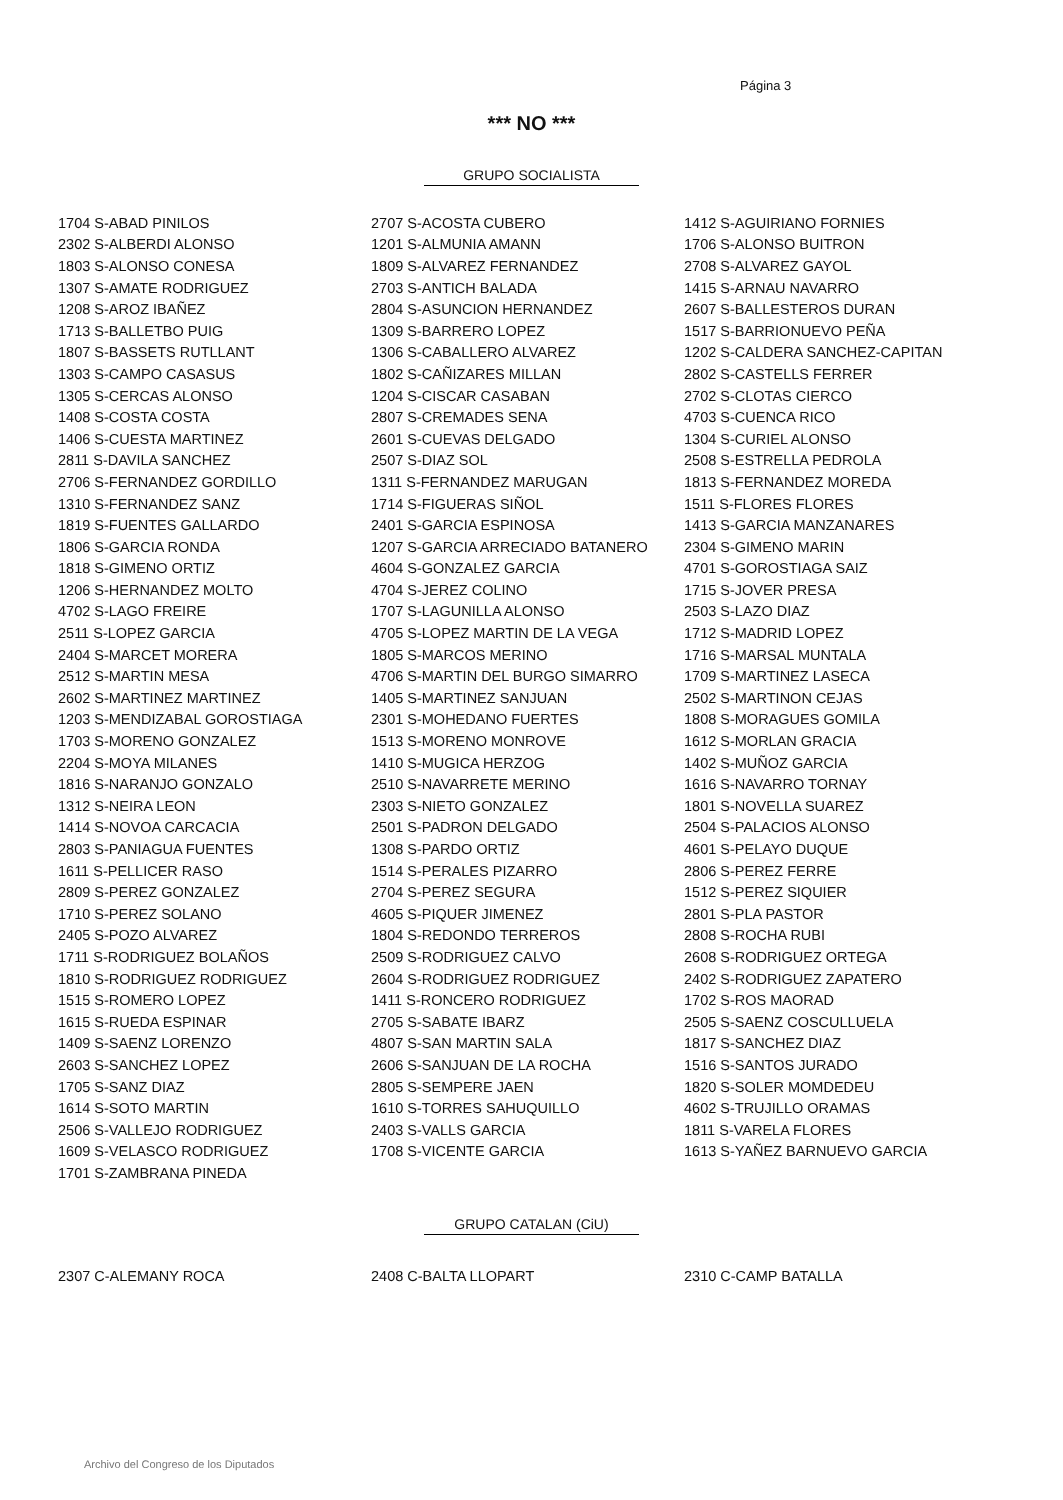Página 3
*** NO ***
GRUPO SOCIALISTA
| 1704 S-ABAD PINILOS | 2707 S-ACOSTA CUBERO | 1412 S-AGUIRIANO FORNIES |
| 2302 S-ALBERDI ALONSO | 1201 S-ALMUNIA AMANN | 1706 S-ALONSO BUITRON |
| 1803 S-ALONSO CONESA | 1809 S-ALVAREZ FERNANDEZ | 2708 S-ALVAREZ GAYOL |
| 1307 S-AMATE RODRIGUEZ | 2703 S-ANTICH BALADA | 1415 S-ARNAU NAVARRO |
| 1208 S-AROZ IBAÑEZ | 2804 S-ASUNCION HERNANDEZ | 2607 S-BALLESTEROS DURAN |
| 1713 S-BALLETBO PUIG | 1309 S-BARRERO LOPEZ | 1517 S-BARRIONUEVO PEÑA |
| 1807 S-BASSETS RUTLLANT | 1306 S-CABALLERO ALVAREZ | 1202 S-CALDERA SANCHEZ-CAPITAN |
| 1303 S-CAMPO CASASUS | 1802 S-CAÑIZARES MILLAN | 2802 S-CASTELLS FERRER |
| 1305 S-CERCAS ALONSO | 1204 S-CISCAR CASABAN | 2702 S-CLOTAS CIERCO |
| 1408 S-COSTA COSTA | 2807 S-CREMADES SENA | 4703 S-CUENCA RICO |
| 1406 S-CUESTA MARTINEZ | 2601 S-CUEVAS DELGADO | 1304 S-CURIEL ALONSO |
| 2811 S-DAVILA SANCHEZ | 2507 S-DIAZ SOL | 2508 S-ESTRELLA PEDROLA |
| 2706 S-FERNANDEZ GORDILLO | 1311 S-FERNANDEZ MARUGAN | 1813 S-FERNANDEZ MOREDA |
| 1310 S-FERNANDEZ SANZ | 1714 S-FIGUERAS SIÑOL | 1511 S-FLORES FLORES |
| 1819 S-FUENTES GALLARDO | 2401 S-GARCIA ESPINOSA | 1413 S-GARCIA MANZANARES |
| 1806 S-GARCIA RONDA | 1207 S-GARCIA ARRECIADO BATANERO | 2304 S-GIMENO MARIN |
| 1818 S-GIMENO ORTIZ | 4604 S-GONZALEZ GARCIA | 4701 S-GOROSTIAGA SAIZ |
| 1206 S-HERNANDEZ MOLTO | 4704 S-JEREZ COLINO | 1715 S-JOVER PRESA |
| 4702 S-LAGO FREIRE | 1707 S-LAGUNILLA ALONSO | 2503 S-LAZO DIAZ |
| 2511 S-LOPEZ GARCIA | 4705 S-LOPEZ MARTIN DE LA VEGA | 1712 S-MADRID LOPEZ |
| 2404 S-MARCET MORERA | 1805 S-MARCOS MERINO | 1716 S-MARSAL MUNTALA |
| 2512 S-MARTIN MESA | 4706 S-MARTIN DEL BURGO SIMARRO | 1709 S-MARTINEZ LASECA |
| 2602 S-MARTINEZ MARTINEZ | 1405 S-MARTINEZ SANJUAN | 2502 S-MARTINON CEJAS |
| 1203 S-MENDIZABAL GOROSTIAGA | 2301 S-MOHEDANO FUERTES | 1808 S-MORAGUES GOMILA |
| 1703 S-MORENO GONZALEZ | 1513 S-MORENO MONROVE | 1612 S-MORLAN GRACIA |
| 2204 S-MOYA MILANES | 1410 S-MUGICA HERZOG | 1402 S-MUÑOZ GARCIA |
| 1816 S-NARANJO GONZALO | 2510 S-NAVARRETE MERINO | 1616 S-NAVARRO TORNAY |
| 1312 S-NEIRA LEON | 2303 S-NIETO GONZALEZ | 1801 S-NOVELLA SUAREZ |
| 1414 S-NOVOA CARCACIA | 2501 S-PADRON DELGADO | 2504 S-PALACIOS ALONSO |
| 2803 S-PANIAGUA FUENTES | 1308 S-PARDO ORTIZ | 4601 S-PELAYO DUQUE |
| 1611 S-PELLICER RASO | 1514 S-PERALES PIZARRO | 2806 S-PEREZ FERRE |
| 2809 S-PEREZ GONZALEZ | 2704 S-PEREZ SEGURA | 1512 S-PEREZ SIQUIER |
| 1710 S-PEREZ SOLANO | 4605 S-PIQUER JIMENEZ | 2801 S-PLA PASTOR |
| 2405 S-POZO ALVAREZ | 1804 S-REDONDO TERREROS | 2808 S-ROCHA RUBI |
| 1711 S-RODRIGUEZ BOLAÑOS | 2509 S-RODRIGUEZ CALVO | 2608 S-RODRIGUEZ ORTEGA |
| 1810 S-RODRIGUEZ RODRIGUEZ | 2604 S-RODRIGUEZ RODRIGUEZ | 2402 S-RODRIGUEZ ZAPATERO |
| 1515 S-ROMERO LOPEZ | 1411 S-RONCERO RODRIGUEZ | 1702 S-ROS MAORAD |
| 1615 S-RUEDA ESPINAR | 2705 S-SABATE IBARZ | 2505 S-SAENZ COSCULLUELA |
| 1409 S-SAENZ LORENZO | 4807 S-SAN MARTIN SALA | 1817 S-SANCHEZ DIAZ |
| 2603 S-SANCHEZ LOPEZ | 2606 S-SANJUAN DE LA ROCHA | 1516 S-SANTOS JURADO |
| 1705 S-SANZ DIAZ | 2805 S-SEMPERE JAEN | 1820 S-SOLER MOMDEDEU |
| 1614 S-SOTO MARTIN | 1610 S-TORRES SAHUQUILLO | 4602 S-TRUJILLO ORAMAS |
| 2506 S-VALLEJO RODRIGUEZ | 2403 S-VALLS GARCIA | 1811 S-VARELA FLORES |
| 1609 S-VELASCO RODRIGUEZ | 1708 S-VICENTE GARCIA | 1613 S-YAÑEZ BARNUEVO GARCIA |
| 1701 S-ZAMBRANA PINEDA | | |
GRUPO CATALAN (CiU)
| 2307 C-ALEMANY ROCA | 2408 C-BALTA LLOPART | 2310 C-CAMP BATALLA |
Archivo del Congreso de los Diputados